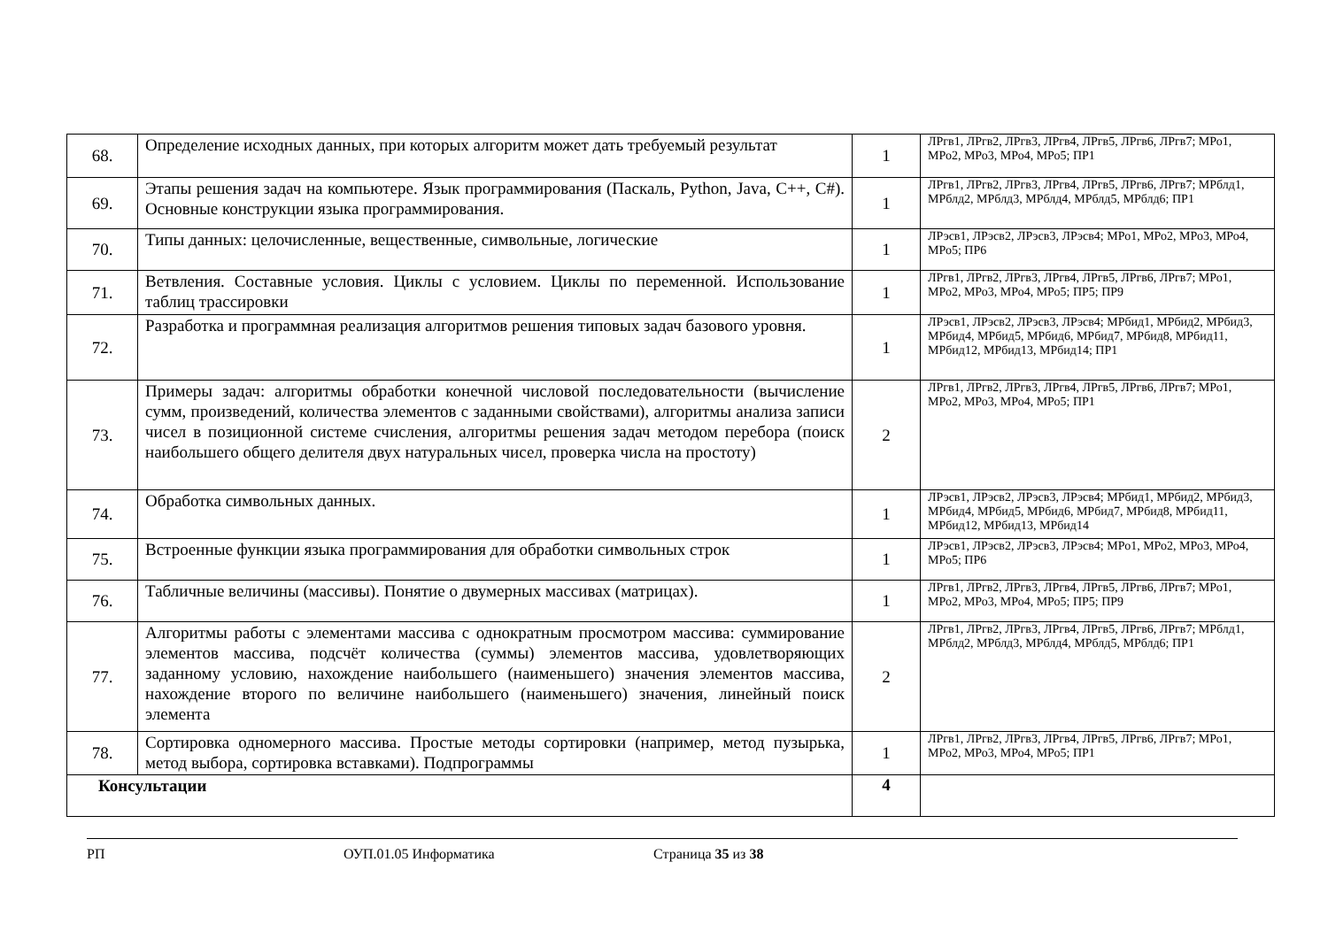| 68. | Определение исходных данных, при которых алгоритм может дать требуемый результат | 1 | ЛРгв1, ЛРгв2, ЛРгв3, ЛРгв4, ЛРгв5, ЛРгв6, ЛРгв7; МРо1, МРо2, МРо3, МРо4, МРо5; ПР1 |
| 69. | Этапы решения задач на компьютере. Язык программирования (Паскаль, Python, Java, С++, С#). Основные конструкции языка программирования. | 1 | ЛРгв1, ЛРгв2, ЛРгв3, ЛРгв4, ЛРгв5, ЛРгв6, ЛРгв7; МРблд1, МРблд2, МРблд3, МРблд4, МРблд5, МРблд6; ПР1 |
| 70. | Типы данных: целочисленные, вещественные, символьные, логические | 1 | ЛРэсв1, ЛРэсв2, ЛРэсв3, ЛРэсв4; МРо1, МРо2, МРо3, МРо4, МРо5; ПР6 |
| 71. | Ветвления. Составные условия. Циклы с условием. Циклы по переменной. Использование таблиц трассировки | 1 | ЛРгв1, ЛРгв2, ЛРгв3, ЛРгв4, ЛРгв5, ЛРгв6, ЛРгв7; МРо1, МРо2, МРо3, МРо4, МРо5; ПР5; ПР9 |
| 72. | Разработка и программная реализация алгоритмов решения типовых задач базового уровня. | 1 | ЛРэсв1, ЛРэсв2, ЛРэсв3, ЛРэсв4; МРбид1, МРбид2, МРбид3, МРбид4, МРбид5, МРбид6, МРбид7, МРбид8, МРбид11, МРбид12, МРбид13, МРбид14; ПР1 |
| 73. | Примеры задач: алгоритмы обработки конечной числовой последовательности (вычисление сумм, произведений, количества элементов с заданными свойствами), алгоритмы анализа записи чисел в позиционной системе счисления, алгоритмы решения задач методом перебора (поиск наибольшего общего делителя двух натуральных чисел, проверка числа на простоту) | 2 | ЛРгв1, ЛРгв2, ЛРгв3, ЛРгв4, ЛРгв5, ЛРгв6, ЛРгв7; МРо1, МРо2, МРо3, МРо4, МРо5; ПР1 |
| 74. | Обработка символьных данных. | 1 | ЛРэсв1, ЛРэсв2, ЛРэсв3, ЛРэсв4; МРбид1, МРбид2, МРбид3, МРбид4, МРбид5, МРбид6, МРбид7, МРбид8, МРбид11, МРбид12, МРбид13, МРбид14 |
| 75. | Встроенные функции языка программирования для обработки символьных строк | 1 | ЛРэсв1, ЛРэсв2, ЛРэсв3, ЛРэсв4; МРо1, МРо2, МРо3, МРо4, МРо5; ПР6 |
| 76. | Табличные величины (массивы). Понятие о двумерных массивах (матрицах). | 1 | ЛРгв1, ЛРгв2, ЛРгв3, ЛРгв4, ЛРгв5, ЛРгв6, ЛРгв7; МРо1, МРо2, МРо3, МРо4, МРо5; ПР5; ПР9 |
| 77. | Алгоритмы работы с элементами массива с однократным просмотром массива: суммирование элементов массива, подсчёт количества (суммы) элементов массива, удовлетворяющих заданному условию, нахождение наибольшего (наименьшего) значения элементов массива, нахождение второго по величине наибольшего (наименьшего) значения, линейный поиск элемента | 2 | ЛРгв1, ЛРгв2, ЛРгв3, ЛРгв4, ЛРгв5, ЛРгв6, ЛРгв7; МРблд1, МРблд2, МРблд3, МРблд4, МРблд5, МРблд6; ПР1 |
| 78. | Сортировка одномерного массива. Простые методы сортировки (например, метод пузырька, метод выбора, сортировка вставками). Подпрограммы | 1 | ЛРгв1, ЛРгв2, ЛРгв3, ЛРгв4, ЛРгв5, ЛРгв6, ЛРгв7; МРо1, МРо2, МРо3, МРо4, МРо5; ПР1 |
| Консультации | | 4 | |
РП ОУП.01.05 Информатика Страница 35 из 38